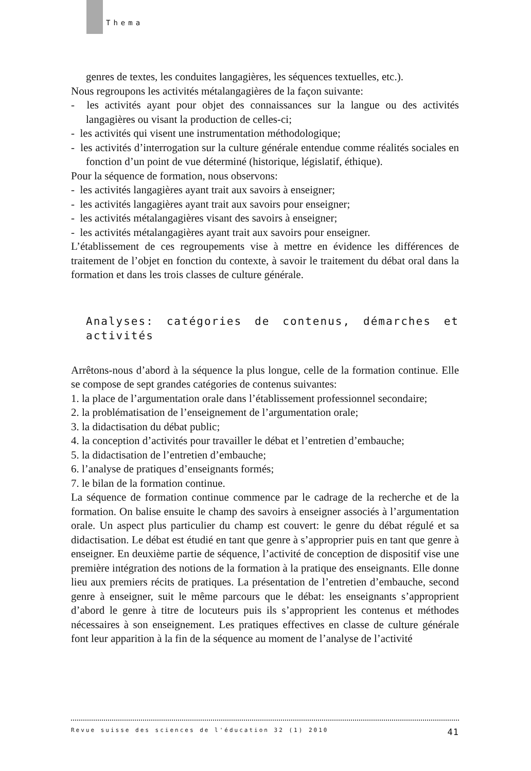Thema
genres de textes, les conduites langagières, les séquences textuelles, etc.).
Nous regroupons les activités métalangagières de la façon suivante:
- les activités ayant pour objet des connaissances sur la langue ou des activités langagières ou visant la production de celles-ci;
- les activités qui visent une instrumentation méthodologique;
- les activités d’interrogation sur la culture générale entendue comme réalités sociales en fonction d’un point de vue déterminé (historique, législatif, éthique).
Pour la séquence de formation, nous observons:
- les activités langagières ayant trait aux savoirs à enseigner;
- les activités langagières ayant trait aux savoirs pour enseigner;
- les activités métalangagières visant des savoirs à enseigner;
- les activités métalangagières ayant trait aux savoirs pour enseigner.
L’établissement de ces regroupements vise à mettre en évidence les différences de traitement de l’objet en fonction du contexte, à savoir le traitement du débat oral dans la formation et dans les trois classes de culture générale.
Analyses: catégories de contenus, démarches et activités
Arrêtons-nous d’abord à la séquence la plus longue, celle de la formation continue. Elle se compose de sept grandes catégories de contenus suivantes:
1. la place de l’argumentation orale dans l’établissement professionnel secondaire;
2. la problématisation de l’enseignement de l’argumentation orale;
3. la didactisation du débat public;
4. la conception d’activités pour travailler le débat et l’entretien d’embauche;
5. la didactisation de l’entretien d’embauche;
6. l’analyse de pratiques d’enseignants formés;
7. le bilan de la formation continue.
La séquence de formation continue commence par le cadrage de la recherche et de la formation. On balise ensuite le champ des savoirs à enseigner associés à l’argumentation orale. Un aspect plus particulier du champ est couvert: le genre du débat régulé et sa didactisation. Le débat est étudié en tant que genre à s’approprier puis en tant que genre à enseigner. En deuxième partie de séquence, l’activité de conception de dispositif vise une première intégration des notions de la formation à la pratique des enseignants. Elle donne lieu aux premiers récits de pratiques. La présentation de l’entretien d’embauche, second genre à enseigner, suit le même parcours que le débat: les enseignants s’approprient d’abord le genre à titre de locuteurs puis ils s’approprient les contenus et méthodes nécessaires à son enseignement. Les pratiques effectives en classe de culture générale font leur apparition à la fin de la séquence au moment de l’analyse de l’activité
Revue suisse des sciences de l'éducation 32 (1) 2010 41